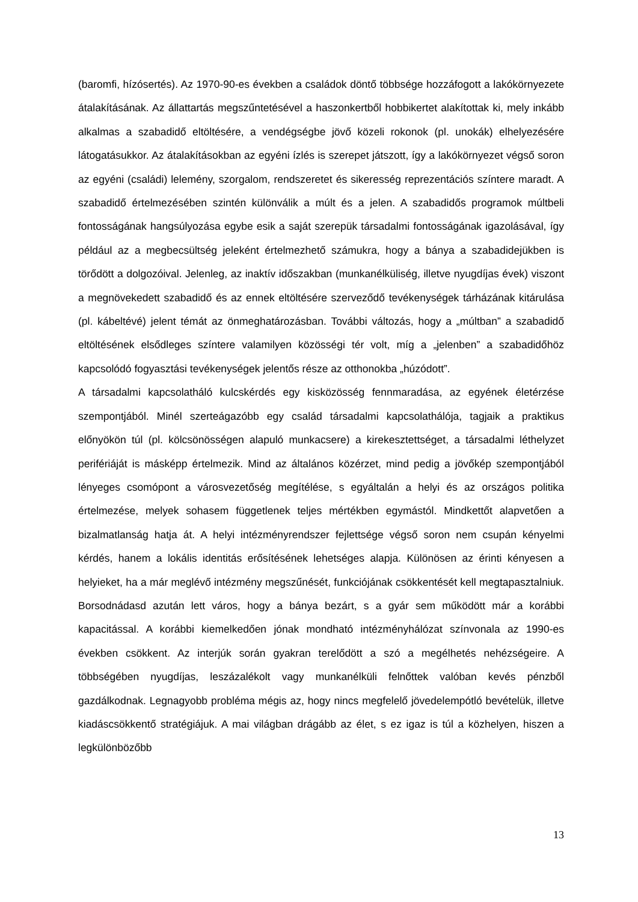(baromfi, hízósertés). Az 1970-90-es években a családok döntő többsége hozzáfogott a lakókörnyezete átalakításának. Az állattartás megszűntetésével a haszonkertből hobbikertet alakítottak ki, mely inkább alkalmas a szabadidő eltöltésére, a vendégségbe jövő közeli rokonok (pl. unokák) elhelyezésére látogatásukkor. Az átalakításokban az egyéni ízlés is szerepet játszott, így a lakókörnyezet végső soron az egyéni (családi) lelemény, szorgalom, rendszeretet és sikeresség reprezentációs színtere maradt. A szabadidő értelmezésében szintén különválik a múlt és a jelen. A szabadidős programok múltbeli fontosságának hangsúlyozása egybe esik a saját szerepük társadalmi fontosságának igazolásával, így például az a megbecsültség jeleként értelmezhető számukra, hogy a bánya a szabadidejükben is törődött a dolgozóival. Jelenleg, az inaktív időszakban (munkanélküliség, illetve nyugdíjas évek) viszont a megnövekedett szabadidő és az ennek eltöltésére szerveződő tevékenységek tárházának kitárulása (pl. kábeltévé) jelent témát az önmeghatározásban. További változás, hogy a „múltban” a szabadidő eltöltésének elsődleges színtere valamilyen közösségi tér volt, míg a „jelenben” a szabadidőhöz kapcsolódó fogyasztási tevékenységek jelentős része az otthonokba „húzódott”.
A társadalmi kapcsolatháló kulcskérdés egy kisközösség fennmaradása, az egyének életérzése szempontjából. Minél szerteágazóbb egy család társadalmi kapcsolathálója, tagjaik a praktikus előnyökön túl (pl. kölcsönösségen alapuló munkacsere) a kirekesztettséget, a társadalmi léthelyzet perifériáját is másképp értelmezik. Mind az általános közérzet, mind pedig a jövőkép szempontjából lényeges csomópont a városvezetőség megítélése, s egyáltalán a helyi és az országos politika értelmezése, melyek sohasem függetlenek teljes mértékben egymástól. Mindkettőt alapvetően a bizalmatlanság hatja át. A helyi intézményrendszer fejlettsége végső soron nem csupán kényelmi kérdés, hanem a lokális identitás erősítésének lehetséges alapja. Különösen az érinti kényesen a helyieket, ha a már meglévő intézmény megszűnését, funkciójának csökkentését kell megtapasztalniuk. Borsodnádasd azután lett város, hogy a bánya bezárt, s a gyár sem működött már a korábbi kapacitással. A korábbi kiemelkedően jónak mondható intézményhálózat színvonala az 1990-es években csökkent. Az interjúk során gyakran terelődött a szó a megélhetés nehézségeire. A többségében nyugdíjas, leszázalékolt vagy munkanélküli felnőttek valóban kevés pénzből gazdálkodnak. Legnagyobb probléma mégis az, hogy nincs megfelelő jövedelempótló bevételük, illetve kiadáscsökkentő stratégiájuk. A mai világban drágább az élet, s ez igaz is túl a közhelyen, hiszen a legkülönbözőbb
13